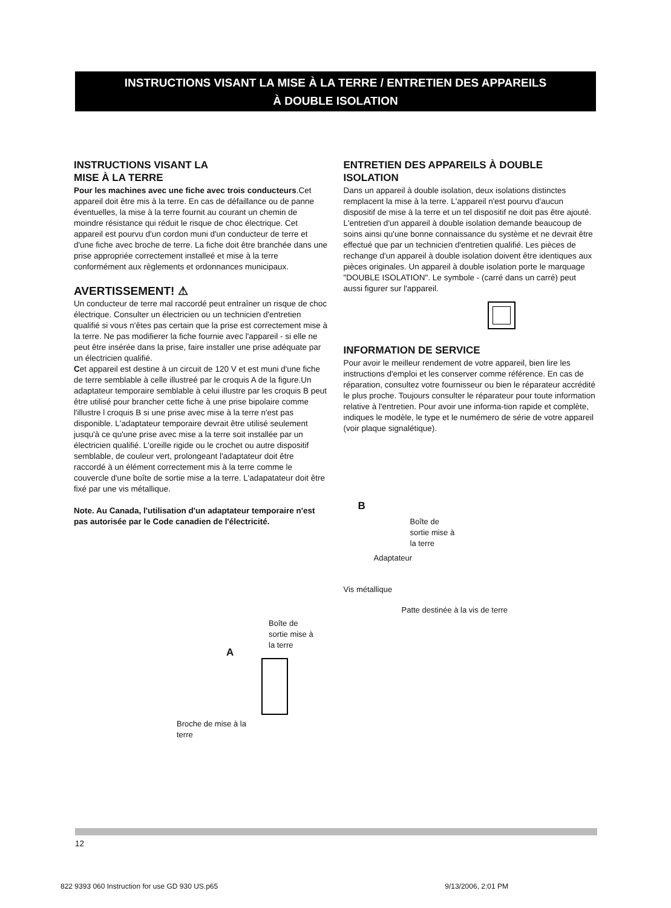INSTRUCTIONS VISANT LA MISE À LA TERRE / ENTRETIEN DES APPAREILS
À DOUBLE ISOLATION
INSTRUCTIONS VISANT LA
MISE À LA TERRE
Pour les machines avec une fiche avec trois conducteurs.Cet appareil doit être mis à la terre. En cas de défaillance ou de panne éventuelles, la mise à la terre fournit au courant un chemin de moindre résistance qui réduit le risque de choc électrique. Cet appareil est pourvu d'un cordon muni d'un conducteur de terre et d'une fiche avec broche de terre. La fiche doit être branchée dans une prise appropriée correctement installeé et mise à la terre conformément aux règlements et ordonnances municipaux.
AVERTISSEMENT! ⚠
Un conducteur de terre mal raccordé peut entraîner un risque de choc électrique. Consulter un électricien ou un technicien d'entretien qualifié si vous n'êtes pas certain que la prise est correctement mise à la terre. Ne pas modifierer la fiche fournie avec l'appareil - si elle ne peut être insérée dans la prise, faire installer une prise adéquate par un électricien qualifié.
Cet appareil est destine à un circuit de 120 V et est muni d'une fiche de terre semblable à celle illustreé par le croquis A de la figure.Un adaptateur temporaire semblable à celui illustre par les croquis B peut être utilisé pour brancher cette fiche à une prise bipolaire comme l'illustre l croquis B si une prise avec mise à la terre n'est pas disponible. L'adaptateur temporaire devrait être utilisé seulement jusqu'à ce qu'une prise avec mise a la terre soit installée par un électricien qualifié. L'oreille rigide ou le crochet ou autre dispositif semblable, de couleur vert, prolongeant l'adaptateur doit être raccordé à un élément correctement mis à la terre comme le couvercle d'une boîte de sortie mise a la terre. L'adapatateur doit être fixé par une vis métallique.
Note. Au Canada, l'utilisation d'un adaptateur temporaire n'est pas autorisée par le Code canadien de l'électricité.
Boîte de
sortie mise à
la terre
A
Broche de mise à la
terre
ENTRETIEN DES APPAREILS À DOUBLE ISOLATION
Dans un appareil à double isolation, deux isolations distinctes remplacent la mise à la terre. L'appareil n'est pourvu d'aucun dispositif de mise à la terre et un tel dispositif ne doit pas être ajouté. L'entretien d'un appareil à double isolation demande beaucoup de soins ainsi qu'une bonne connaissance du système et ne devrait être effectué que par un technicien d'entretien qualifié. Les pièces de rechange d'un appareil à double isolation doivent être identiques aux pièces originales. Un appareil à double isolation porte le marquage "DOUBLE ISOLATION". Le symbole - (carré dans un carré) peut aussi figurer sur l'appareil.
INFORMATION DE SERVICE
Pour avoir le meilleur rendement de votre appareil, bien lire les instructions d'emploi et les conserver comme référence. En cas de réparation, consultez votre fournisseur ou bien le réparateur accrédité le plus proche. Toujours consulter le réparateur pour toute information relative à l'entretien. Pour avoir une informa-tion rapide et complète, indiques le modèle, le type et le numémero de série de votre appareil (voir plaque signalétique).
B
Boîte de
sortie mise à
la terre
Adaptateur
Vis métallique
Patte destinée à la vis de terre
12
822 9393 060 Instruction for use GD 930 US.p65 9/13/2006, 2:01 PM